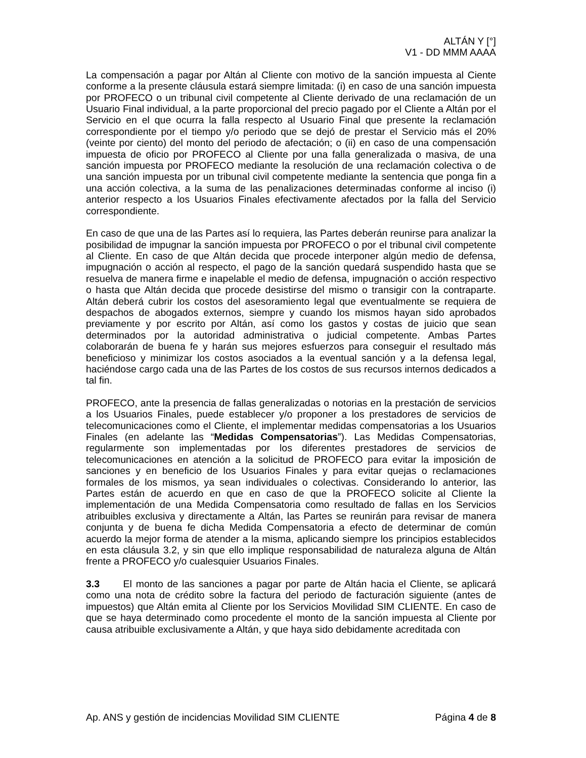ALTÁN Y [°]
V1 - DD MMM AAAA
La compensación a pagar por Altán al Cliente con motivo de la sanción impuesta al Ciente conforme a la presente cláusula estará siempre limitada: (i) en caso de una sanción impuesta por PROFECO o un tribunal civil competente al Cliente derivado de una reclamación de un Usuario Final individual, a la parte proporcional del precio pagado por el Cliente a Altán por el Servicio en el que ocurra la falla respecto al Usuario Final que presente la reclamación correspondiente por el tiempo y/o periodo que se dejó de prestar el Servicio más el 20% (veinte por ciento) del monto del periodo de afectación; o (ii) en caso de una compensación impuesta de oficio por PROFECO al Cliente por una falla generalizada o masiva, de una sanción impuesta por PROFECO mediante la resolución de una reclamación colectiva o de una sanción impuesta por un tribunal civil competente mediante la sentencia que ponga fin a una acción colectiva, a la suma de las penalizaciones determinadas conforme al inciso (i) anterior respecto a los Usuarios Finales efectivamente afectados por la falla del Servicio correspondiente.
En caso de que una de las Partes así lo requiera, las Partes deberán reunirse para analizar la posibilidad de impugnar la sanción impuesta por PROFECO o por el tribunal civil competente al Cliente. En caso de que Altán decida que procede interponer algún medio de defensa, impugnación o acción al respecto, el pago de la sanción quedará suspendido hasta que se resuelva de manera firme e inapelable el medio de defensa, impugnación o acción respectivo o hasta que Altán decida que procede desistirse del mismo o transigir con la contraparte. Altán deberá cubrir los costos del asesoramiento legal que eventualmente se requiera de despachos de abogados externos, siempre y cuando los mismos hayan sido aprobados previamente y por escrito por Altán, así como los gastos y costas de juicio que sean determinados por la autoridad administrativa o judicial competente. Ambas Partes colaborarán de buena fe y harán sus mejores esfuerzos para conseguir el resultado más beneficioso y minimizar los costos asociados a la eventual sanción y a la defensa legal, haciéndose cargo cada una de las Partes de los costos de sus recursos internos dedicados a tal fin.
PROFECO, ante la presencia de fallas generalizadas o notorias en la prestación de servicios a los Usuarios Finales, puede establecer y/o proponer a los prestadores de servicios de telecomunicaciones como el Cliente, el implementar medidas compensatorias a los Usuarios Finales (en adelante las “Medidas Compensatorias”). Las Medidas Compensatorias, regularmente son implementadas por los diferentes prestadores de servicios de telecomunicaciones en atención a la solicitud de PROFECO para evitar la imposición de sanciones y en beneficio de los Usuarios Finales y para evitar quejas o reclamaciones formales de los mismos, ya sean individuales o colectivas. Considerando lo anterior, las Partes están de acuerdo en que en caso de que la PROFECO solicite al Cliente la implementación de una Medida Compensatoria como resultado de fallas en los Servicios atribuibles exclusiva y directamente a Altán, las Partes se reunirán para revisar de manera conjunta y de buena fe dicha Medida Compensatoria a efecto de determinar de común acuerdo la mejor forma de atender a la misma, aplicando siempre los principios establecidos en esta cláusula 3.2, y sin que ello implique responsabilidad de naturaleza alguna de Altán frente a PROFECO y/o cualesquier Usuarios Finales.
3.3 El monto de las sanciones a pagar por parte de Altán hacia el Cliente, se aplicará como una nota de crédito sobre la factura del periodo de facturación siguiente (antes de impuestos) que Altán emita al Cliente por los Servicios Movilidad SIM CLIENTE. En caso de que se haya determinado como procedente el monto de la sanción impuesta al Cliente por causa atribuible exclusivamente a Altán, y que haya sido debidamente acreditada con
Ap. ANS y gestión de incidencias Movilidad SIM CLIENTE Página 4 de 8